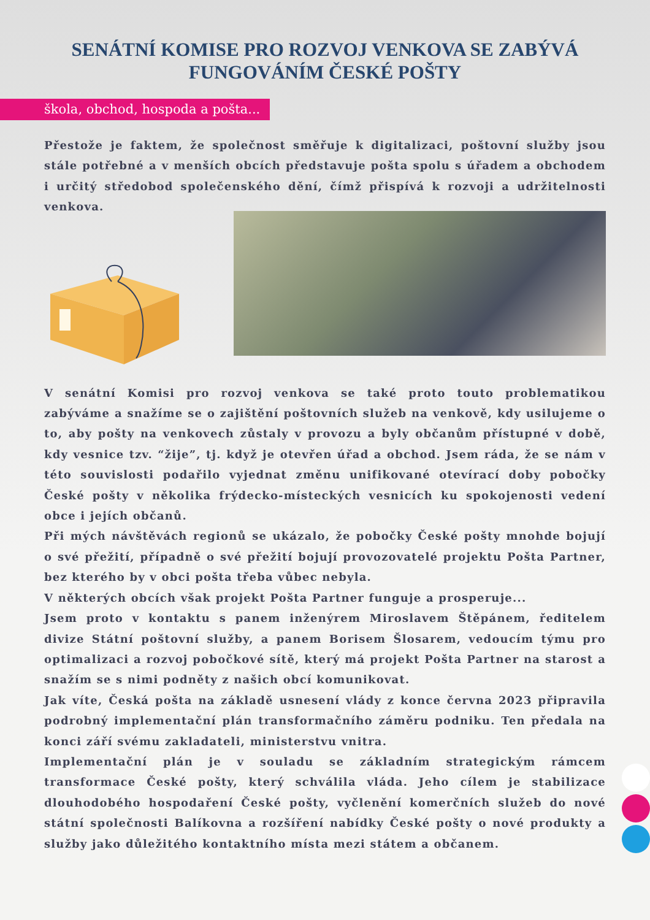SENÁTNÍ KOMISE PRO ROZVOJ VENKOVA SE ZABÝVÁ
FUNGOVÁNÍM ČESKÉ POŠTY
škola, obchod, hospoda a pošta...
Přestože je faktem, že společnost směřuje k digitalizaci, poštovní služby jsou stále potřebné a v menších obcích představuje pošta spolu s úřadem a obchodem i určitý středobod společenského dění, čímž přispívá k rozvoji a udržitelnosti venkova.
V senátní Komisi pro rozvoj venkova se také proto touto problematikou zabýváme a snažíme se o zajištění poštovních služeb na venkově, kdy usilujeme o to, aby pošty na venkovech zůstaly v provozu a byly občanům přístupné v době, kdy vesnice tzv. “žije”, tj. když je otevřen úřad a obchod. Jsem ráda, že se nám v této souvislosti podařilo vyjednat změnu unifikované otevírací doby pobočky České pošty v několika frýdecko-místeckých vesnicích ku spokojenosti vedení obce i jejích občanů.
Při mých návštěvách regionů se ukázalo, že pobočky České pošty mnohde bojují o své přežití, případně o své přežití bojují provozovatelé projektu Pošta Partner, bez kterého by v obci pošta třeba vůbec nebyla.
V některých obcích však projekt Pošta Partner funguje a prosperuje...
Jsem proto v kontaktu s panem inženýrem Miroslavem Štěpánem, ředitelem divize Státní poštovní služby, a panem Borisem Šlosarem, vedoucím týmu pro optimalizaci a rozvoj pobočkové sítě, který má projekt Pošta Partner na starost a snažím se s nimi podněty z našich obcí komunikovat.
Jak víte, Česká pošta na základě usnesení vlády z konce června 2023 připravila podrobný implementační plán transformačního záměru podniku. Ten předala na konci září svému zakladateli, ministerstvu vnitra.
Implementační plán je v souladu se základním strategickým rámcem transformace České pošty, který schválila vláda. Jeho cílem je stabilizace dlouhodobého hospodaření České pošty, vyčlenění komerčních služeb do nové státní společnosti Balíkovna a rozšíření nabídky České pošty o nové produkty a služby jako důležitého kontaktního místa mezi státem a občanem.